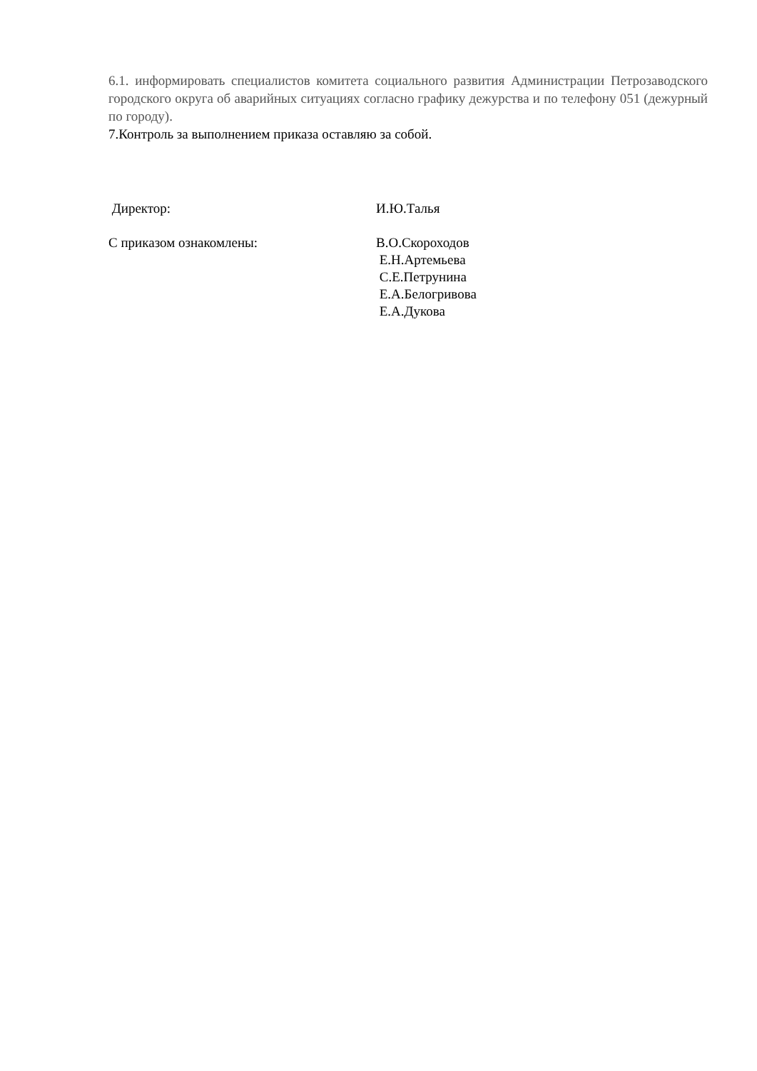6.1. информировать специалистов комитета социального развития Администрации Петрозаводского городского округа об аварийных ситуациях согласно графику дежурства и по телефону 051 (дежурный по городу).
7.Контроль за выполнением приказа оставляю за собой.
Директор: И.Ю.Талья
С приказом ознакомлены: В.О.Скороходов
Е.Н.Артемьева
С.Е.Петрунина
Е.А.Белогривова
Е.А.Дукова